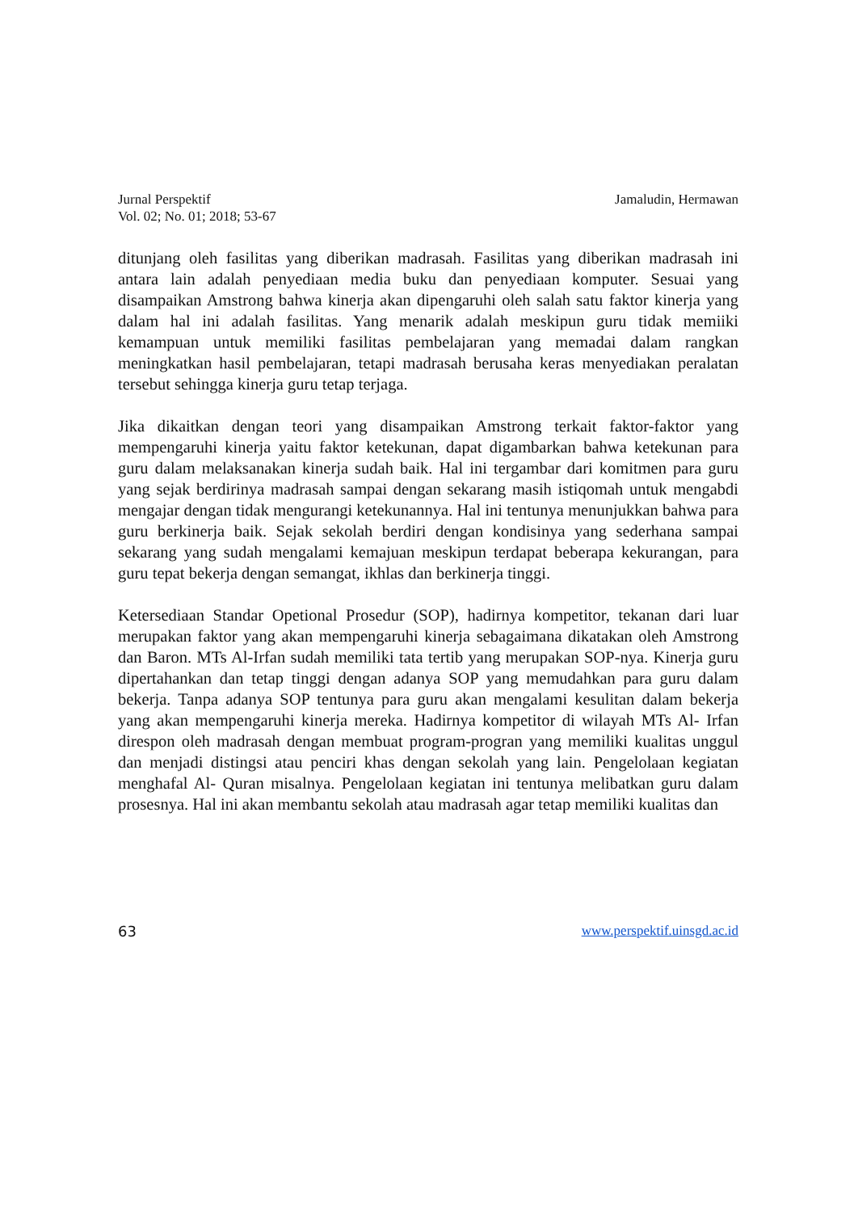Jurnal Perspektif
Vol. 02; No. 01; 2018; 53-67
Jamaludin, Hermawan
ditunjang oleh fasilitas yang diberikan madrasah. Fasilitas yang diberikan madrasah ini antara lain adalah penyediaan media buku dan penyediaan komputer. Sesuai yang disampaikan Amstrong bahwa kinerja akan dipengaruhi oleh salah satu faktor kinerja yang dalam hal ini adalah fasilitas. Yang menarik adalah meskipun guru tidak memiiki kemampuan untuk memiliki fasilitas pembelajaran yang memadai dalam rangkan meningkatkan hasil pembelajaran, tetapi madrasah berusaha keras menyediakan peralatan tersebut sehingga kinerja guru tetap terjaga.
Jika dikaitkan dengan teori yang disampaikan Amstrong terkait faktor-faktor yang mempengaruhi kinerja yaitu faktor ketekunan, dapat digambarkan bahwa ketekunan para guru dalam melaksanakan kinerja sudah baik. Hal ini tergambar dari komitmen para guru yang sejak berdirinya madrasah sampai dengan sekarang masih istiqomah untuk mengabdi mengajar dengan tidak mengurangi ketekunannya. Hal ini tentunya menunjukkan bahwa para guru berkinerja baik. Sejak sekolah berdiri dengan kondisinya yang sederhana sampai sekarang yang sudah mengalami kemajuan meskipun terdapat beberapa kekurangan, para guru tepat bekerja dengan semangat, ikhlas dan berkinerja tinggi.
Ketersediaan Standar Opetional Prosedur (SOP), hadirnya kompetitor, tekanan dari luar merupakan faktor yang akan mempengaruhi kinerja sebagaimana dikatakan oleh Amstrong dan Baron. MTs Al-Irfan sudah memiliki tata tertib yang merupakan SOP-nya. Kinerja guru dipertahankan dan tetap tinggi dengan adanya SOP yang memudahkan para guru dalam bekerja. Tanpa adanya SOP tentunya para guru akan mengalami kesulitan dalam bekerja yang akan mempengaruhi kinerja mereka. Hadirnya kompetitor di wilayah MTs Al- Irfan direspon oleh madrasah dengan membuat program-progran yang memiliki kualitas unggul dan menjadi distingsi atau penciri khas dengan sekolah yang lain. Pengelolaan kegiatan menghafal Al- Quran misalnya. Pengelolaan kegiatan ini tentunya melibatkan guru dalam prosesnya. Hal ini akan membantu sekolah atau madrasah agar tetap memiliki kualitas dan
63 www.perspektif.uinsgd.ac.id